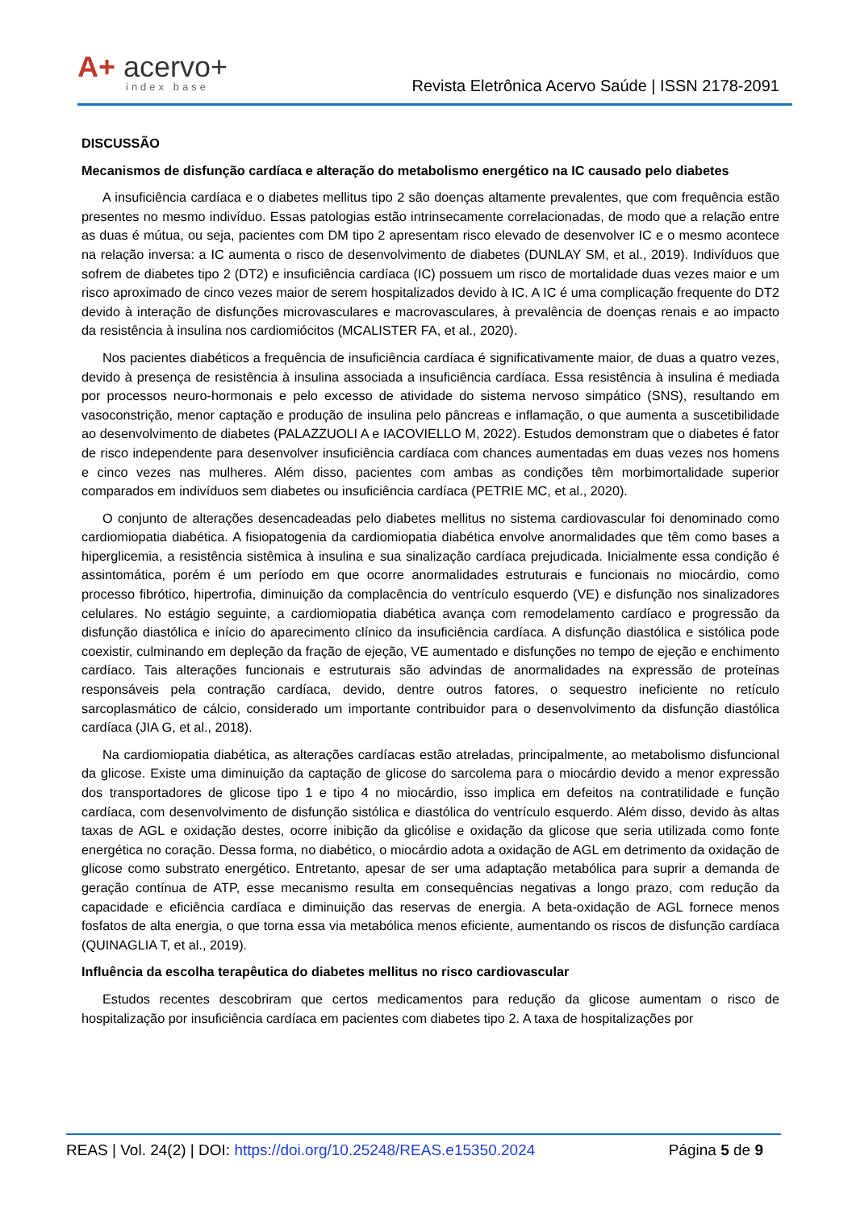A+ acervo+
index base
Revista Eletrônica Acervo Saúde | ISSN 2178-2091
DISCUSSÃO
Mecanismos de disfunção cardíaca e alteração do metabolismo energético na IC causado pelo diabetes
A insuficiência cardíaca e o diabetes mellitus tipo 2 são doenças altamente prevalentes, que com frequência estão presentes no mesmo indivíduo. Essas patologias estão intrinsecamente correlacionadas, de modo que a relação entre as duas é mútua, ou seja, pacientes com DM tipo 2 apresentam risco elevado de desenvolver IC e o mesmo acontece na relação inversa: a IC aumenta o risco de desenvolvimento de diabetes (DUNLAY SM, et al., 2019). Indivíduos que sofrem de diabetes tipo 2 (DT2) e insuficiência cardíaca (IC) possuem um risco de mortalidade duas vezes maior e um risco aproximado de cinco vezes maior de serem hospitalizados devido à IC. A IC é uma complicação frequente do DT2 devido à interação de disfunções microvasculares e macrovasculares, à prevalência de doenças renais e ao impacto da resistência à insulina nos cardiomiócitos (MCALISTER FA, et al., 2020).
Nos pacientes diabéticos a frequência de insuficiência cardíaca é significativamente maior, de duas a quatro vezes, devido à presença de resistência à insulina associada a insuficiência cardíaca. Essa resistência à insulina é mediada por processos neuro-hormonais e pelo excesso de atividade do sistema nervoso simpático (SNS), resultando em vasoconstrição, menor captação e produção de insulina pelo pâncreas e inflamação, o que aumenta a suscetibilidade ao desenvolvimento de diabetes (PALAZZUOLI A e IACOVIELLO M, 2022). Estudos demonstram que o diabetes é fator de risco independente para desenvolver insuficiência cardíaca com chances aumentadas em duas vezes nos homens e cinco vezes nas mulheres. Além disso, pacientes com ambas as condições têm morbimortalidade superior comparados em indivíduos sem diabetes ou insuficiência cardíaca (PETRIE MC, et al., 2020).
O conjunto de alterações desencadeadas pelo diabetes mellitus no sistema cardiovascular foi denominado como cardiomiopatia diabética. A fisiopatogenia da cardiomiopatia diabética envolve anormalidades que têm como bases a hiperglicemia, a resistência sistêmica à insulina e sua sinalização cardíaca prejudicada. Inicialmente essa condição é assintomática, porém é um período em que ocorre anormalidades estruturais e funcionais no miocárdio, como processo fibrótico, hipertrofia, diminuição da complacência do ventrículo esquerdo (VE) e disfunção nos sinalizadores celulares. No estágio seguinte, a cardiomiopatia diabética avança com remodelamento cardíaco e progressão da disfunção diastólica e início do aparecimento clínico da insuficiência cardíaca. A disfunção diastólica e sistólica pode coexistir, culminando em depleção da fração de ejeção, VE aumentado e disfunções no tempo de ejeção e enchimento cardíaco. Tais alterações funcionais e estruturais são advindas de anormalidades na expressão de proteínas responsáveis pela contração cardíaca, devido, dentre outros fatores, o sequestro ineficiente no retículo sarcoplasmático de cálcio, considerado um importante contribuidor para o desenvolvimento da disfunção diastólica cardíaca (JIA G, et al., 2018).
Na cardiomiopatia diabética, as alterações cardíacas estão atreladas, principalmente, ao metabolismo disfuncional da glicose. Existe uma diminuição da captação de glicose do sarcolema para o miocárdio devido a menor expressão dos transportadores de glicose tipo 1 e tipo 4 no miocárdio, isso implica em defeitos na contratilidade e função cardíaca, com desenvolvimento de disfunção sistólica e diastólica do ventrículo esquerdo. Além disso, devido às altas taxas de AGL e oxidação destes, ocorre inibição da glicólise e oxidação da glicose que seria utilizada como fonte energética no coração. Dessa forma, no diabético, o miocárdio adota a oxidação de AGL em detrimento da oxidação de glicose como substrato energético. Entretanto, apesar de ser uma adaptação metabólica para suprir a demanda de geração contínua de ATP, esse mecanismo resulta em consequências negativas a longo prazo, com redução da capacidade e eficiência cardíaca e diminuição das reservas de energia. A beta-oxidação de AGL fornece menos fosfatos de alta energia, o que torna essa via metabólica menos eficiente, aumentando os riscos de disfunção cardíaca (QUINAGLIA T, et al., 2019).
Influência da escolha terapêutica do diabetes mellitus no risco cardiovascular
Estudos recentes descobriram que certos medicamentos para redução da glicose aumentam o risco de hospitalização por insuficiência cardíaca em pacientes com diabetes tipo 2. A taxa de hospitalizações por
REAS | Vol. 24(2) | DOI: https://doi.org/10.25248/REAS.e15350.2024 Página 5 de 9